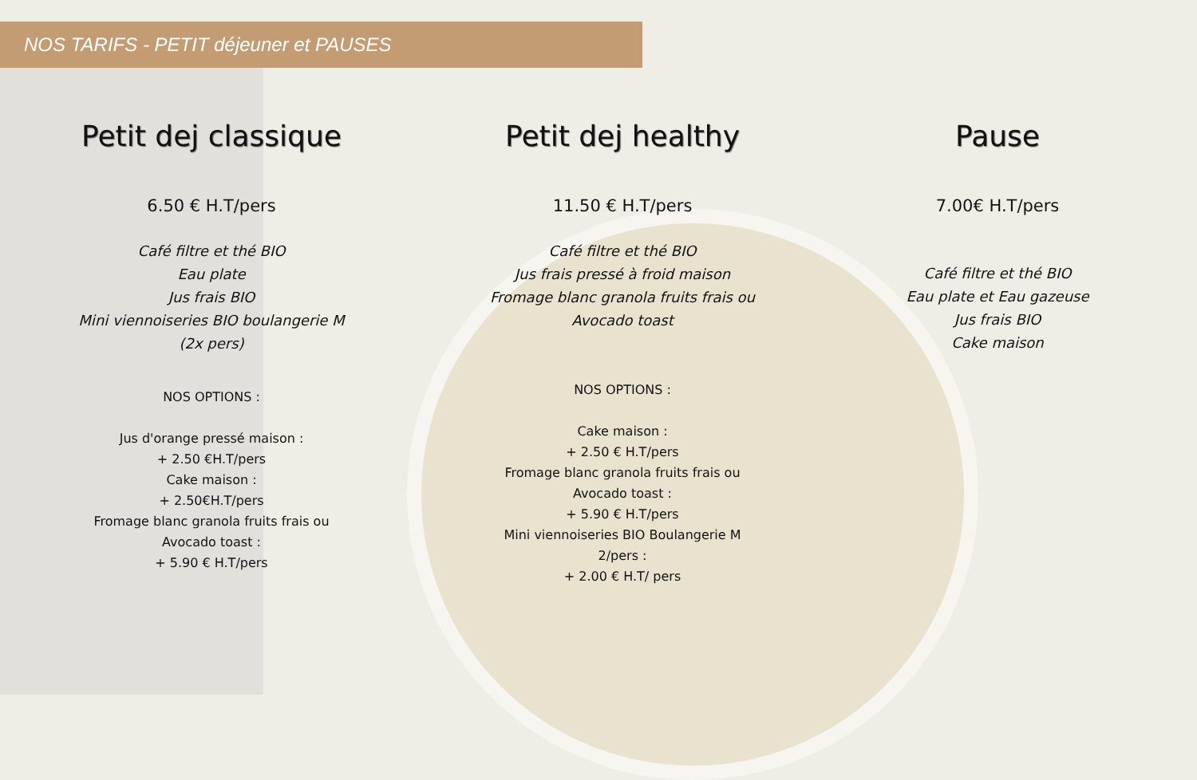NOS TARIFS - PETIT déjeuner et PAUSES
Petit dej classique
6.50 € H.T/pers
Café filtre et thé BIO
Eau plate
Jus frais BIO
Mini viennoiseries BIO boulangerie M
(2x pers)
NOS OPTIONS :
Jus d'orange pressé maison :
+ 2.50 €H.T/pers
Cake maison :
+ 2.50€H.T/pers
Fromage blanc granola fruits frais ou
Avocado toast :
+ 5.90 € H.T/pers
Petit dej healthy
11.50 € H.T/pers
Café filtre et thé BIO
Jus frais pressé à froid maison
Fromage blanc granola fruits frais ou
Avocado toast
NOS OPTIONS :
Cake maison :
+ 2.50 € H.T/pers
Fromage blanc granola fruits frais ou
Avocado toast :
+ 5.90 € H.T/pers
Mini viennoiseries BIO Boulangerie M
2/pers :
+ 2.00 € H.T/ pers
Pause
7.00€ H.T/pers
Café filtre et thé BIO
Eau plate et Eau gazeuse
Jus frais BIO
Cake maison